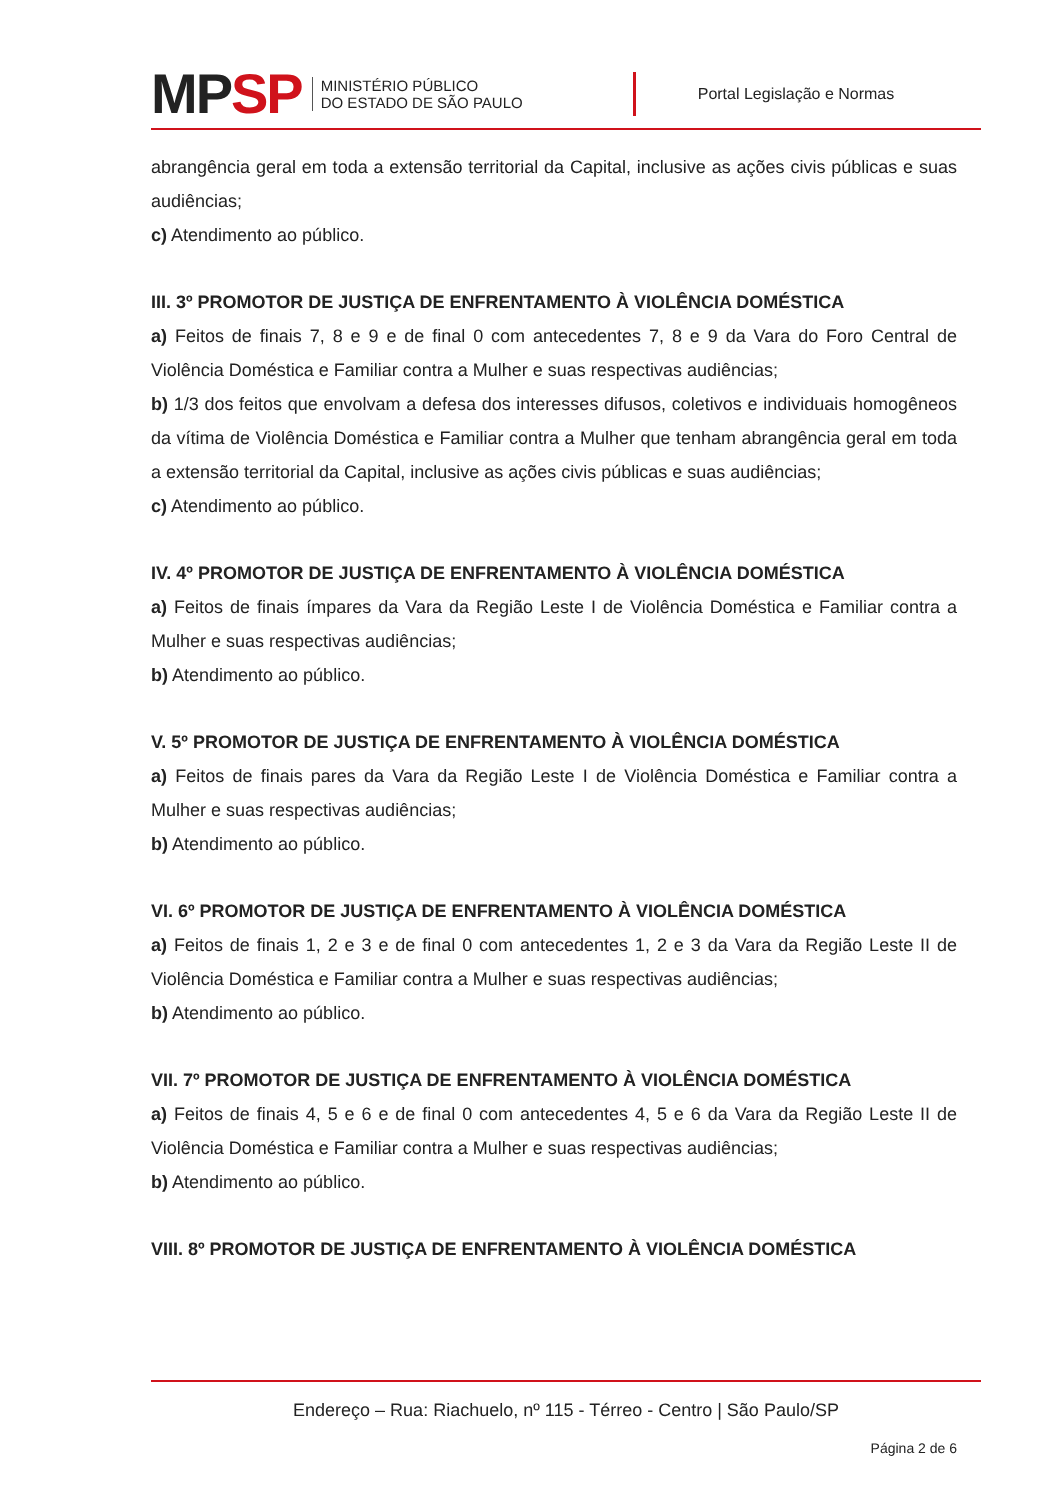MPSP
MINISTÉRIO PÚBLICO
DO ESTADO DE SÃO PAULO
Portal Legislação e Normas
abrangência geral em toda a extensão territorial da Capital, inclusive as ações civis públicas e suas audiências;
c) Atendimento ao público.
III. 3º PROMOTOR DE JUSTIÇA DE ENFRENTAMENTO À VIOLÊNCIA DOMÉSTICA
a) Feitos de finais 7, 8 e 9 e de final 0 com antecedentes 7, 8 e 9 da Vara do Foro Central de Violência Doméstica e Familiar contra a Mulher e suas respectivas audiências;
b) 1/3 dos feitos que envolvam a defesa dos interesses difusos, coletivos e individuais homogêneos da vítima de Violência Doméstica e Familiar contra a Mulher que tenham abrangência geral em toda a extensão territorial da Capital, inclusive as ações civis públicas e suas audiências;
c) Atendimento ao público.
IV. 4º PROMOTOR DE JUSTIÇA DE ENFRENTAMENTO À VIOLÊNCIA DOMÉSTICA
a) Feitos de finais ímpares da Vara da Região Leste I de Violência Doméstica e Familiar contra a Mulher e suas respectivas audiências;
b) Atendimento ao público.
V. 5º PROMOTOR DE JUSTIÇA DE ENFRENTAMENTO À VIOLÊNCIA DOMÉSTICA
a) Feitos de finais pares da Vara da Região Leste I de Violência Doméstica e Familiar contra a Mulher e suas respectivas audiências;
b) Atendimento ao público.
VI. 6º PROMOTOR DE JUSTIÇA DE ENFRENTAMENTO À VIOLÊNCIA DOMÉSTICA
a) Feitos de finais 1, 2 e 3 e de final 0 com antecedentes 1, 2 e 3 da Vara da Região Leste II de Violência Doméstica e Familiar contra a Mulher e suas respectivas audiências;
b) Atendimento ao público.
VII. 7º PROMOTOR DE JUSTIÇA DE ENFRENTAMENTO À VIOLÊNCIA DOMÉSTICA
a) Feitos de finais 4, 5 e 6 e de final 0 com antecedentes 4, 5 e 6 da Vara da Região Leste II de Violência Doméstica e Familiar contra a Mulher e suas respectivas audiências;
b) Atendimento ao público.
VIII. 8º PROMOTOR DE JUSTIÇA DE ENFRENTAMENTO À VIOLÊNCIA DOMÉSTICA
Endereço – Rua: Riachuelo, nº 115 - Térreo - Centro | São Paulo/SP
Página 2 de 6